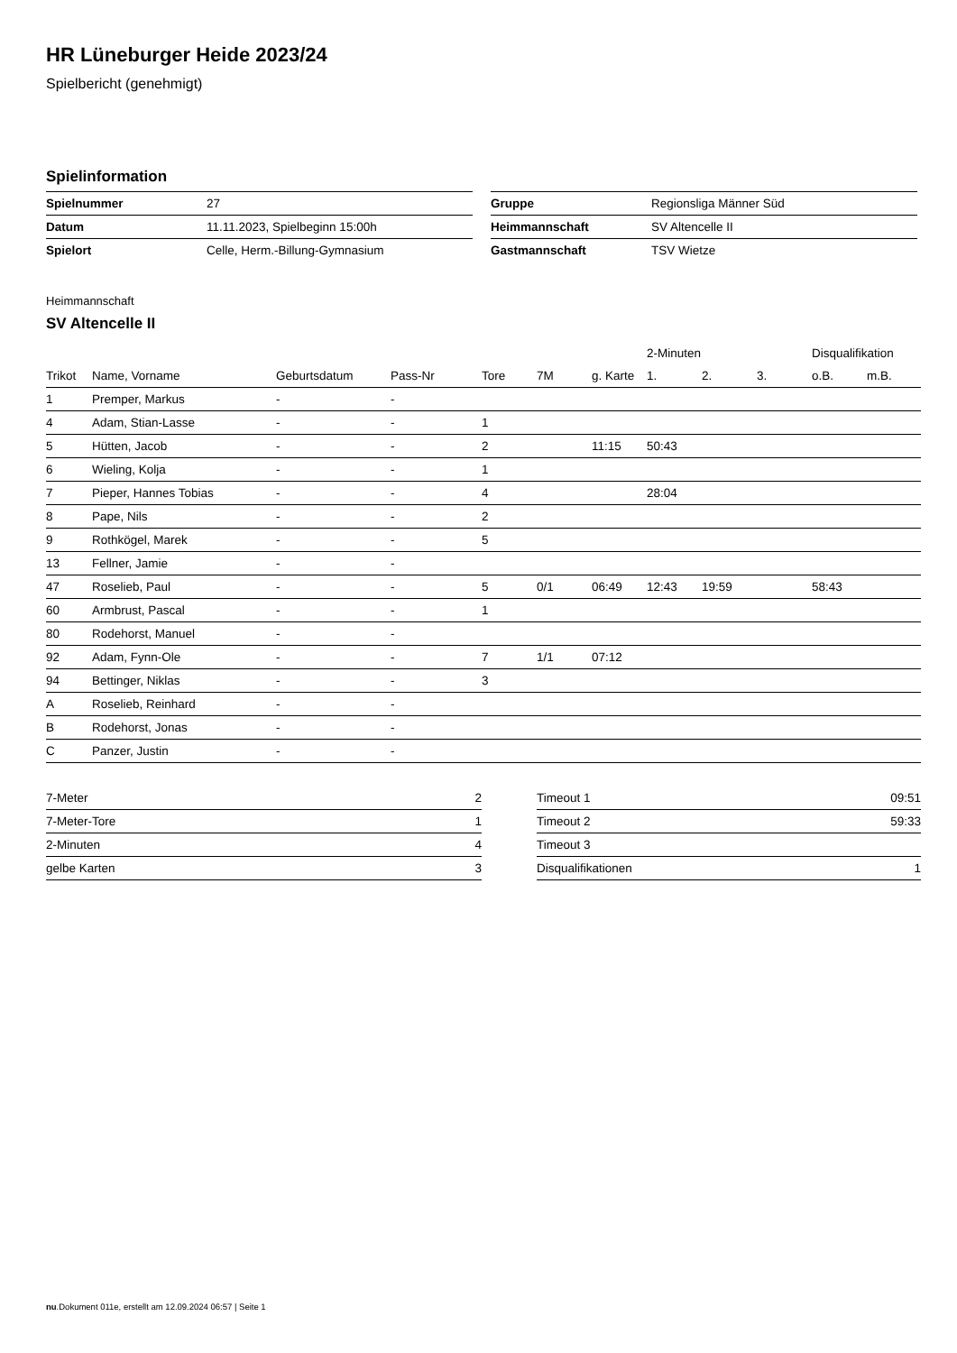HR Lüneburger Heide 2023/24
Spielbericht (genehmigt)
Spielinformation
| Spielnummer | 27 |
| Datum | 11.11.2023, Spielbeginn 15:00h |
| Spielort | Celle, Herm.-Billung-Gymnasium |
| Gruppe | Regionsliga Männer Süd |
| Heimmannschaft | SV Altencelle II |
| Gastmannschaft | TSV Wietze |
Heimmannschaft
SV Altencelle II
| | | | | | | | 2-Minuten | | | Disqualifikation | |
| --- | --- | --- | --- | --- | --- | --- | --- | --- | --- | --- | --- |
| Trikot | Name, Vorname | Geburtsdatum | Pass-Nr | Tore | 7M | g. Karte | 1. | 2. | 3. | o.B. | m.B. |
| 1 | Premper, Markus | - | - | | | | | | | | |
| 4 | Adam, Stian-Lasse | - | - | 1 | | | | | | | |
| 5 | Hütten, Jacob | - | - | 2 | | 11:15 | 50:43 | | | | |
| 6 | Wieling, Kolja | - | - | 1 | | | | | | | |
| 7 | Pieper, Hannes Tobias | - | - | 4 | | | 28:04 | | | | |
| 8 | Pape, Nils | - | - | 2 | | | | | | | |
| 9 | Rothkögel, Marek | - | - | 5 | | | | | | | |
| 13 | Fellner, Jamie | - | - | | | | | | | | |
| 47 | Roselieb, Paul | - | - | 5 | 0/1 | 06:49 | 12:43 | 19:59 | | 58:43 | |
| 60 | Armbrust, Pascal | - | - | 1 | | | | | | | |
| 80 | Rodehorst, Manuel | - | - | | | | | | | | |
| 92 | Adam, Fynn-Ole | - | - | 7 | 1/1 | 07:12 | | | | | |
| 94 | Bettinger, Niklas | - | - | 3 | | | | | | | |
| A | Roselieb, Reinhard | - | - | | | | | | | | |
| B | Rodehorst, Jonas | - | - | | | | | | | | |
| C | Panzer, Justin | - | - | | | | | | | | |
| 7-Meter | 2 |
| 7-Meter-Tore | 1 |
| 2-Minuten | 4 |
| gelbe Karten | 3 |
| Timeout 1 | 09:51 |
| Timeout 2 | 59:33 |
| Timeout 3 | |
| Disqualifikationen | 1 |
nu.Dokument 011e, erstellt am 12.09.2024 06:57 | Seite 1